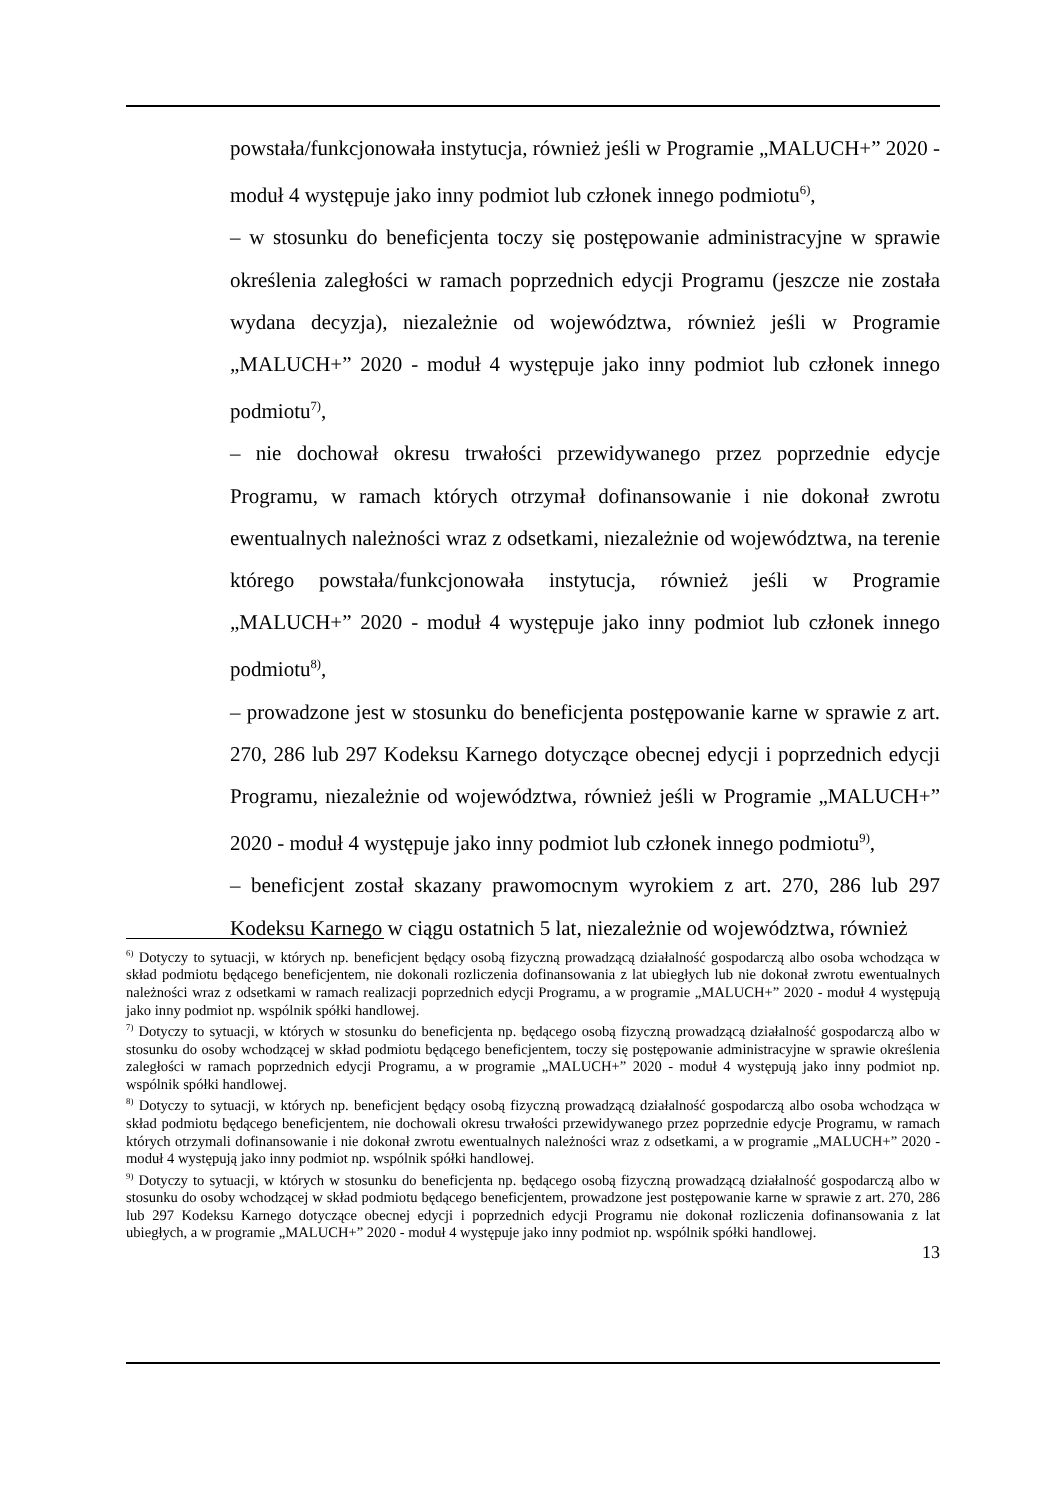powstała/funkcjonowała instytucja, również jeśli w Programie „MALUCH+” 2020 - moduł 4 występuje jako inny podmiot lub członek innego podmiotu<sup>6)</sup>,
– w stosunku do beneficjenta toczy się postępowanie administracyjne w sprawie określenia zaległości w ramach poprzednich edycji Programu (jeszcze nie została wydana decyzja), niezależnie od województwa, również jeśli w Programie „MALUCH+” 2020 - moduł 4 występuje jako inny podmiot lub członek innego podmiotu<sup>7)</sup>,
– nie dochował okresu trwałości przewidywanego przez poprzednie edycje Programu, w ramach których otrzymał dofinansowanie i nie dokonał zwrotu ewentualnych należności wraz z odsetkami, niezależnie od województwa, na terenie którego powstała/funkcjonowała instytucja, również jeśli w Programie „MALUCH+” 2020 - moduł 4 występuje jako inny podmiot lub członek innego podmiotu<sup>8)</sup>,
– prowadzone jest w stosunku do beneficjenta postępowanie karne w sprawie z art. 270, 286 lub 297 Kodeksu Karnego dotyczące obecnej edycji i poprzednich edycji Programu, niezależnie od województwa, również jeśli w Programie „MALUCH+” 2020 - moduł 4 występuje jako inny podmiot lub członek innego podmiotu<sup>9)</sup>,
– beneficjent został skazany prawomocnym wyrokiem z art. 270, 286 lub 297 Kodeksu Karnego w ciągu ostatnich 5 lat, niezależnie od województwa, również
<sup>6)</sup> Dotyczy to sytuacji, w których np. beneficjent będący osobą fizyczną prowadzącą działalność gospodarczą albo osoba wchodząca w skład podmiotu będącego beneficjentem, nie dokonali rozliczenia dofinansowania z lat ubiegłych lub nie dokonał zwrotu ewentualnych należności wraz z odsetkami w ramach realizacji poprzednich edycji Programu, a w programie „MALUCH+” 2020 - moduł 4 występują jako inny podmiot np. wspólnik spółki handlowej.
<sup>7)</sup> Dotyczy to sytuacji, w których w stosunku do beneficjenta np. będącego osobą fizyczną prowadzącą działalność gospodarczą albo w stosunku do osoby wchodzącej w skład podmiotu będącego beneficjentem, toczy się postępowanie administracyjne w sprawie określenia zaległości w ramach poprzednich edycji Programu, a w programie „MALUCH+” 2020 - moduł 4 występują jako inny podmiot np. wspólnik spółki handlowej.
<sup>8)</sup> Dotyczy to sytuacji, w których np. beneficjent będący osobą fizyczną prowadzącą działalność gospodarczą albo osoba wchodząca w skład podmiotu będącego beneficjentem, nie dochowali okresu trwałości przewidywanego przez poprzednie edycje Programu, w ramach których otrzymali dofinansowanie i nie dokonał zwrotu ewentualnych należności wraz z odsetkami, a w programie „MALUCH+” 2020 - moduł 4 występują jako inny podmiot np. wspólnik spółki handlowej.
<sup>9)</sup> Dotyczy to sytuacji, w których w stosunku do beneficjenta np. będącego osobą fizyczną prowadzącą działalność gospodarczą albo w stosunku do osoby wchodzącej w skład podmiotu będącego beneficjentem, prowadzone jest postępowanie karne w sprawie z art. 270, 286 lub 297 Kodeksu Karnego dotyczące obecnej edycji i poprzednich edycji Programu nie dokonał rozliczenia dofinansowania z lat ubiegłych, a w programie „MALUCH+” 2020 - moduł 4 występuje jako inny podmiot np. wspólnik spółki handlowej.
13